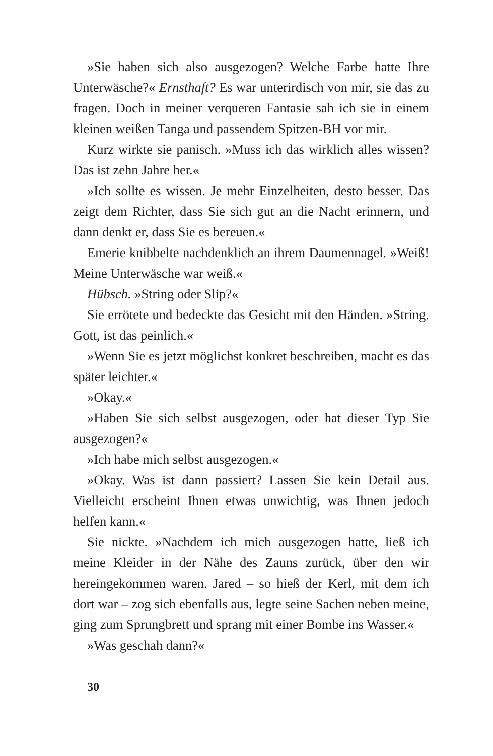»Sie haben sich also ausgezogen? Welche Farbe hatte Ihre Unterwäsche?« Ernsthaft? Es war unterirdisch von mir, sie das zu fragen. Doch in meiner verqueren Fantasie sah ich sie in einem kleinen weißen Tanga und passendem Spitzen-BH vor mir.
Kurz wirkte sie panisch. »Muss ich das wirklich alles wissen? Das ist zehn Jahre her.«
»Ich sollte es wissen. Je mehr Einzelheiten, desto besser. Das zeigt dem Richter, dass Sie sich gut an die Nacht erinnern, und dann denkt er, dass Sie es bereuen.«
Emerie knibbelte nachdenklich an ihrem Daumennagel. »Weiß! Meine Unterwäsche war weiß.«
Hübsch. »String oder Slip?«
Sie errötete und bedeckte das Gesicht mit den Händen. »String. Gott, ist das peinlich.«
»Wenn Sie es jetzt möglichst konkret beschreiben, macht es das später leichter.«
»Okay.«
»Haben Sie sich selbst ausgezogen, oder hat dieser Typ Sie ausgezogen?«
»Ich habe mich selbst ausgezogen.«
»Okay. Was ist dann passiert? Lassen Sie kein Detail aus. Vielleicht erscheint Ihnen etwas unwichtig, was Ihnen jedoch helfen kann.«
Sie nickte. »Nachdem ich mich ausgezogen hatte, ließ ich meine Kleider in der Nähe des Zauns zurück, über den wir hereingekommen waren. Jared – so hieß der Kerl, mit dem ich dort war – zog sich ebenfalls aus, legte seine Sachen neben meine, ging zum Sprungbrett und sprang mit einer Bombe ins Wasser.«
»Was geschah dann?«
30